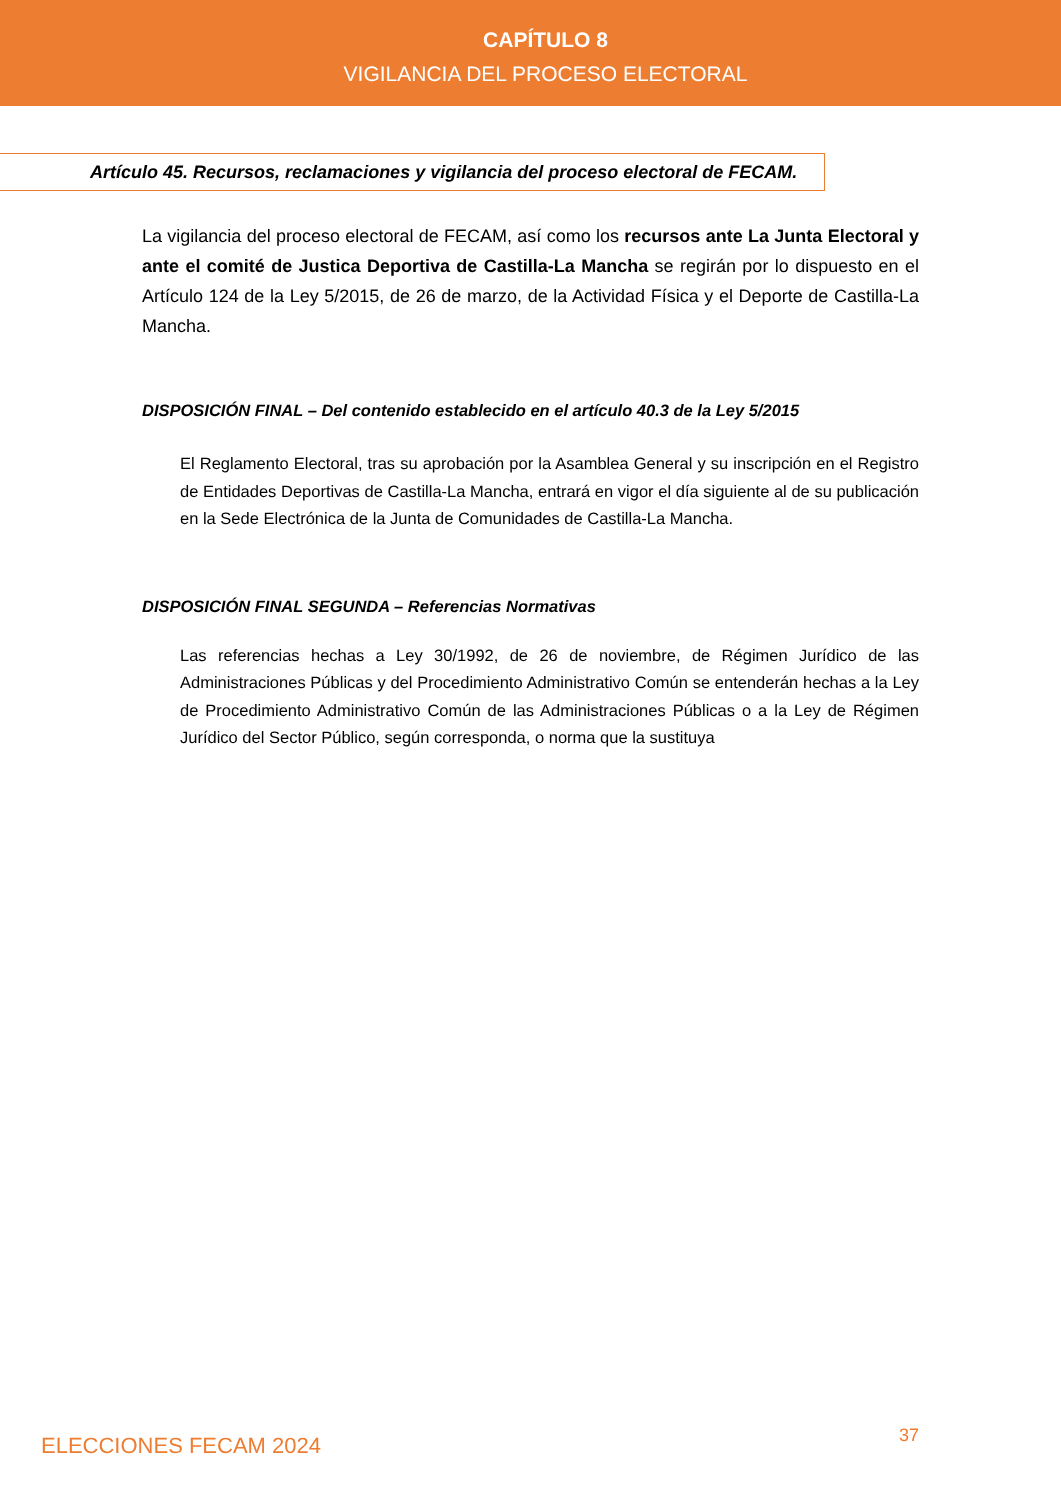CAPÍTULO 8
VIGILANCIA DEL PROCESO ELECTORAL
Artículo 45. Recursos, reclamaciones y vigilancia del proceso electoral de FECAM.
La vigilancia del proceso electoral de FECAM, así como los recursos ante La Junta Electoral y ante el comité de Justica Deportiva de Castilla-La Mancha se regirán por lo dispuesto en el Artículo 124 de la Ley 5/2015, de 26 de marzo, de la Actividad Física y el Deporte de Castilla-La Mancha.
DISPOSICIÓN FINAL – Del contenido establecido en el artículo 40.3 de la Ley 5/2015
El Reglamento Electoral, tras su aprobación por la Asamblea General y su inscripción en el Registro de Entidades Deportivas de Castilla-La Mancha, entrará en vigor el día siguiente al de su publicación en la Sede Electrónica de la Junta de Comunidades de Castilla-La Mancha.
DISPOSICIÓN FINAL SEGUNDA – Referencias Normativas
Las referencias hechas a Ley 30/1992, de 26 de noviembre, de Régimen Jurídico de las Administraciones Públicas y del Procedimiento Administrativo Común se entenderán hechas a la Ley de Procedimiento Administrativo Común de las Administraciones Públicas o a la Ley de Régimen Jurídico del Sector Público, según corresponda, o norma que la sustituya
ELECCIONES FECAM 2024 37